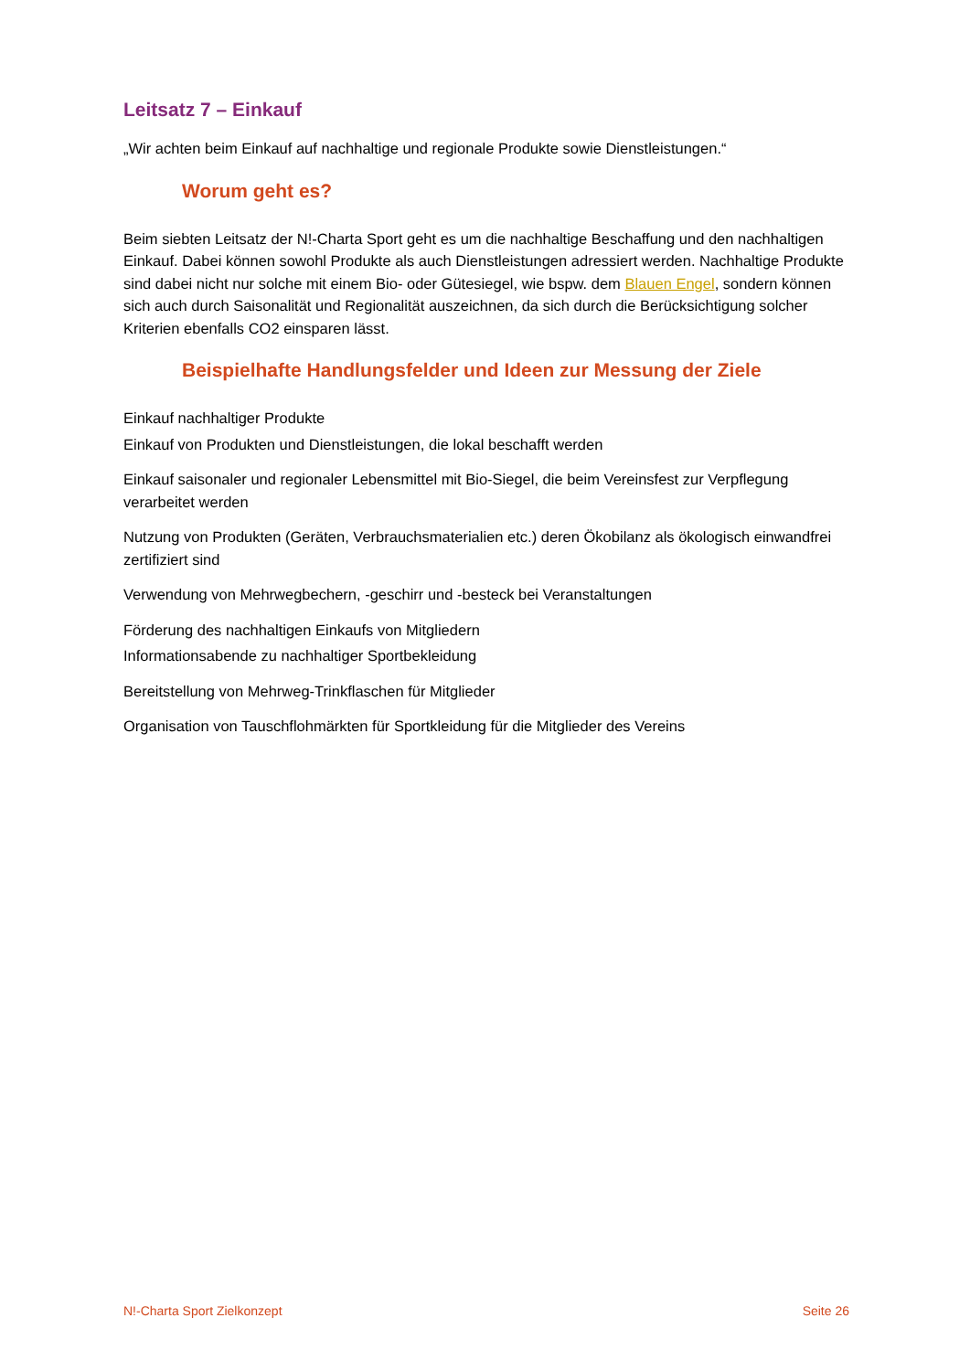Leitsatz 7 – Einkauf
„Wir achten beim Einkauf auf nachhaltige und regionale Produkte sowie Dienstleistungen.“
Worum geht es?
Beim siebten Leitsatz der N!-Charta Sport geht es um die nachhaltige Beschaffung und den nachhaltigen Einkauf. Dabei können sowohl Produkte als auch Dienstleistungen adressiert werden. Nachhaltige Produkte sind dabei nicht nur solche mit einem Bio- oder Gütesiegel, wie bspw. dem Blauen Engel, sondern können sich auch durch Saisonalität und Regionalität auszeichnen, da sich durch die Berücksichtigung solcher Kriterien ebenfalls CO2 einsparen lässt.
Beispielhafte Handlungsfelder und Ideen zur Messung der Ziele
Einkauf nachhaltiger Produkte
Einkauf von Produkten und Dienstleistungen, die lokal beschafft werden
Einkauf saisonaler und regionaler Lebensmittel mit Bio-Siegel, die beim Vereinsfest zur Verpflegung verarbeitet werden
Nutzung von Produkten (Geräten, Verbrauchsmaterialien etc.) deren Ökobilanz als ökologisch einwandfrei zertifiziert sind
Verwendung von Mehrwegbechern, -geschirr und -besteck bei Veranstaltungen
Förderung des nachhaltigen Einkaufs von Mitgliedern
Informationsabende zu nachhaltiger Sportbekleidung
Bereitstellung von Mehrweg-Trinkflaschen für Mitglieder
Organisation von Tauschflohmärkten für Sportkleidung für die Mitglieder des Vereins
N!-Charta Sport Zielkonzept Seite 26